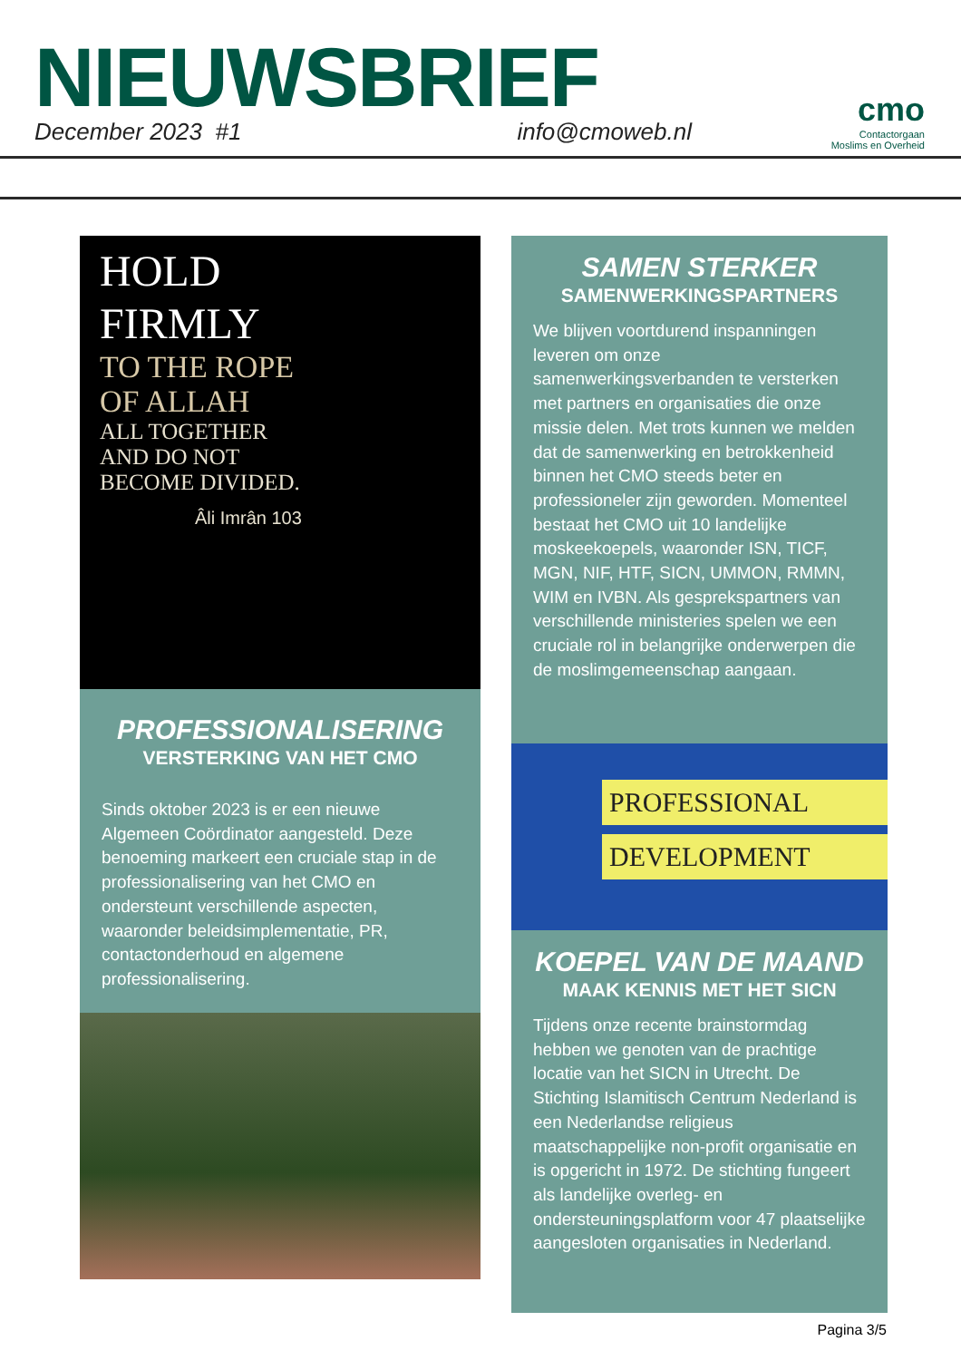NIEUWSBRIEF
December 2023 #1 info@cmoweb.nl
cmo
Contactorgaan
Moslims en Overheid
HOLD
FIRMLY
TO THE ROPE
OF ALLAH
ALL TOGETHER
AND DO NOT
BECOME DIVIDED.
Âli Imrân 103
PROFESSIONALISERING
VERSTERKING VAN HET CMO
Sinds oktober 2023 is er een nieuwe Algemeen Coördinator aangesteld. Deze benoeming markeert een cruciale stap in de professionalisering van het CMO en ondersteunt verschillende aspecten, waaronder beleidsimplementatie, PR, contactonderhoud en algemene professionalisering.
SAMEN STERKER
SAMENWERKINGSPARTNERS
We blijven voortdurend inspanningen leveren om onze samenwerkingsverbanden te versterken met partners en organisaties die onze missie delen. Met trots kunnen we melden dat de samenwerking en betrokkenheid binnen het CMO steeds beter en professioneler zijn geworden. Momenteel bestaat het CMO uit 10 landelijke moskeekoepels, waaronder ISN, TICF, MGN, NIF, HTF, SICN, UMMON, RMMN, WIM en IVBN. Als gesprekspartners van verschillende ministeries spelen we een cruciale rol in belangrijke onderwerpen die de moslimgemeenschap aangaan.
PROFESSIONAL
DEVELOPMENT
KOEPEL VAN DE MAAND
MAAK KENNIS MET HET SICN
Tijdens onze recente brainstormdag hebben we genoten van de prachtige locatie van het SICN in Utrecht. De Stichting Islamitisch Centrum Nederland is een Nederlandse religieus maatschappelijke non-profit organisatie en is opgericht in 1972. De stichting fungeert als landelijke overleg- en ondersteuningsplatform voor 47 plaatselijke aangesloten organisaties in Nederland.
Pagina 3/5